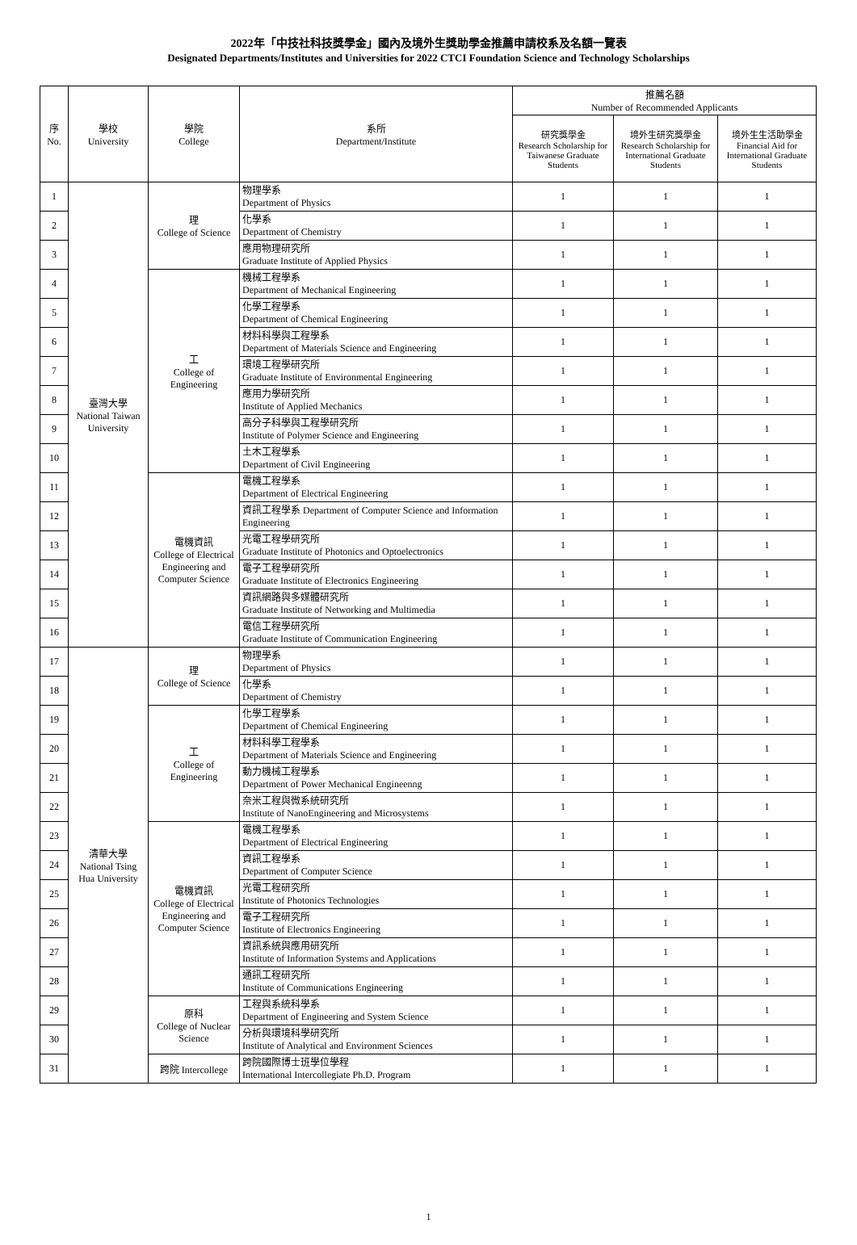2022年「中技社科技獎學金」國內及境外生獎助學金推薦申請校系及名額一覽表
Designated Departments/Institutes and Universities for 2022 CTCI Foundation Science and Technology Scholarships
| 序 No. | 學校 University | 學院 College | 系所 Department/Institute | 推薦名額 Number of Recommended Applicants | | |
| --- | --- | --- | --- | --- | --- | --- |
| | | | | 研究獎學金 Research Scholarship for Taiwanese Graduate Students | 境外生研究獎學金 Research Scholarship for International Graduate Students | 境外生生活助學金 Financial Aid for International Graduate Students |
| 1 | 臺灣大學 National Taiwan University | 理 College of Science | 物理學系 Department of Physics | 1 | 1 | 1 |
| 2 | | | 化學系 Department of Chemistry | 1 | 1 | 1 |
| 3 | | | 應用物理研究所 Graduate Institute of Applied Physics | 1 | 1 | 1 |
| 4 | | 工 College of Engineering | 機械工程學系 Department of Mechanical Engineering | 1 | 1 | 1 |
| 5 | | | 化學工程學系 Department of Chemical Engineering | 1 | 1 | 1 |
| 6 | | | 材料科學與工程學系 Department of Materials Science and Engineering | 1 | 1 | 1 |
| 7 | | | 環境工程學研究所 Graduate Institute of Environmental Engineering | 1 | 1 | 1 |
| 8 | | | 應用力學研究所 Institute of Applied Mechanics | 1 | 1 | 1 |
| 9 | | | 高分子科學與工程學研究所 Institute of Polymer Science and Engineering | 1 | 1 | 1 |
| 10 | | | 土木工程學系 Department of Civil Engineering | 1 | 1 | 1 |
| 11 | | 電機資訊 College of Electrical Engineering and Computer Science | 電機工程學系 Department of Electrical Engineering | 1 | 1 | 1 |
| 12 | | | 資訊工程學系 Department of Computer Science and Information Engineering | 1 | 1 | 1 |
| 13 | | | 光電工程學研究所 Graduate Institute of Photonics and Optoelectronics | 1 | 1 | 1 |
| 14 | | | 電子工程學研究所 Graduate Institute of Electronics Engineering | 1 | 1 | 1 |
| 15 | | | 資訊網路與多媒體研究所 Graduate Institute of Networking and Multimedia | 1 | 1 | 1 |
| 16 | | | 電信工程學研究所 Graduate Institute of Communication Engineering | 1 | 1 | 1 |
| 17 | 清華大學 National Tsing Hua University | 理 College of Science | 物理學系 Department of Physics | 1 | 1 | 1 |
| 18 | | | 化學系 Department of Chemistry | 1 | 1 | 1 |
| 19 | | 工 College of Engineering | 化學工程學系 Department of Chemical Engineering | 1 | 1 | 1 |
| 20 | | | 材料科學工程學系 Department of Materials Science and Engineering | 1 | 1 | 1 |
| 21 | | | 動力機械工程學系 Department of Power Mechanical Engineenng | 1 | 1 | 1 |
| 22 | | | 奈米工程與微系統研究所 Institute of NanoEngineering and Microsystems | 1 | 1 | 1 |
| 23 | | 電機資訊 College of Electrical Engineering and Computer Science | 電機工程學系 Department of Electrical Engineering | 1 | 1 | 1 |
| 24 | | | 資訊工程學系 Department of Computer Science | 1 | 1 | 1 |
| 25 | | | 光電工程研究所 Institute of Photonics Technologies | 1 | 1 | 1 |
| 26 | | | 電子工程研究所 Institute of Electronics Engineering | 1 | 1 | 1 |
| 27 | | | 資訊系統與應用研究所 Institute of Information Systems and Applications | 1 | 1 | 1 |
| 28 | | | 通訊工程研究所 Institute of Communications Engineering | 1 | 1 | 1 |
| 29 | | 原科 College of Nuclear Science | 工程與系統科學系 Department of Engineering and System Science | 1 | 1 | 1 |
| 30 | | | 分析與環境科學研究所 Institute of Analytical and Environment Sciences | 1 | 1 | 1 |
| 31 | | 跨院 Intercollege | 跨院國際博士班學位學程 International Intercollegiate Ph.D. Program | 1 | 1 | 1 |
1